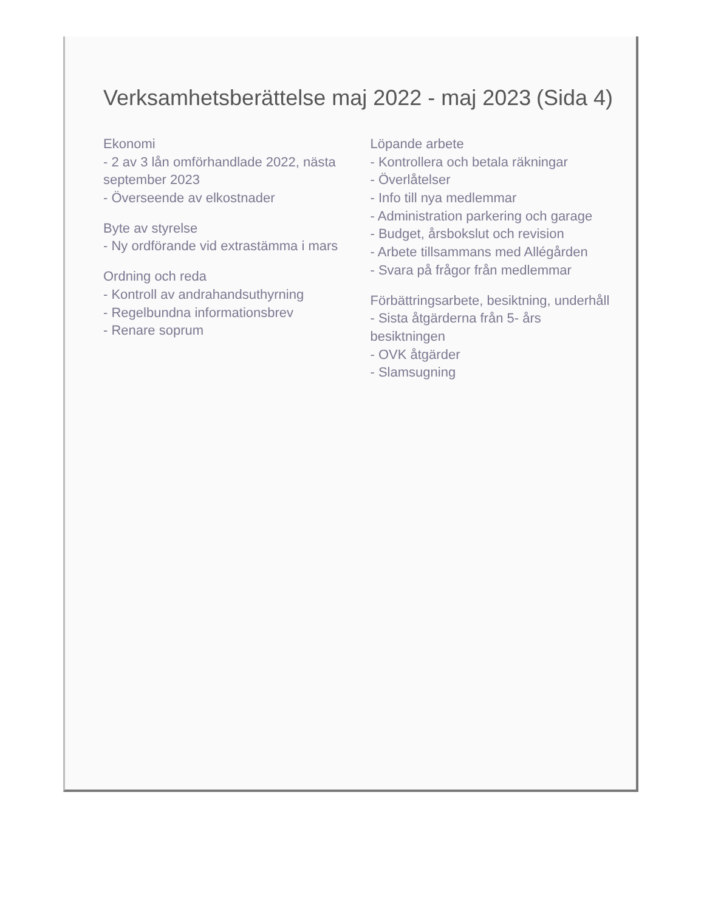Verksamhetsberättelse maj 2022 - maj 2023 (Sida 4)
Ekonomi
- 2 av 3 lån omförhandlade 2022, nästa september 2023
- Överseende av elkostnader
Byte av styrelse
- Ny ordförande vid extrastämma i mars
Ordning och reda
- Kontroll av andrahandsuthyrning
- Regelbundna informationsbrev
- Renare soprum
Löpande arbete
- Kontrollera och betala räkningar
- Överlåtelser
- Info till nya medlemmar
- Administration parkering och garage
- Budget, årsbokslut och revision
- Arbete tillsammans med Allégården
- Svara på frågor från medlemmar
Förbättringsarbete, besiktning, underhåll
- Sista åtgärderna från 5- års besiktningen
- OVK åtgärder
- Slamsugning